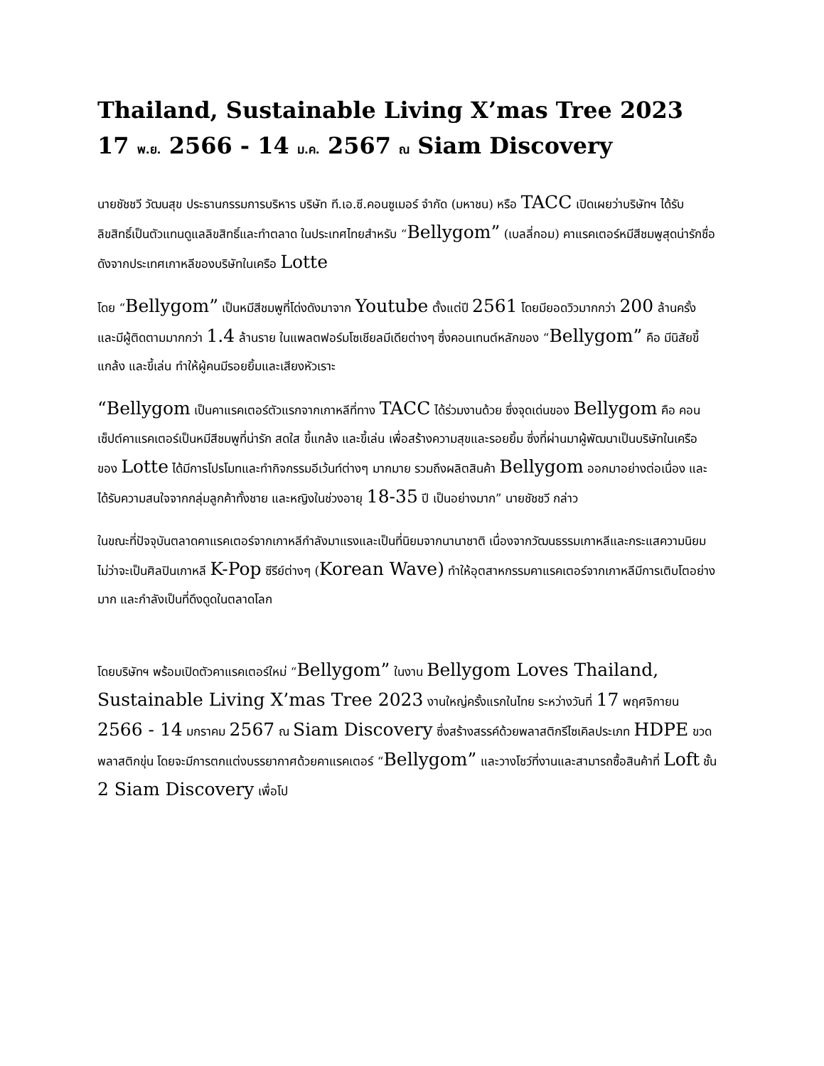Thailand, Sustainable Living X’mas Tree 2023 17 พ.ย. 2566 - 14 ม.ค. 2567 ณ Siam Discovery
นายชัชชวี วัฒนสุข ประธานกรรมการบริหาร บริษัท ที.เอ.ซี.คอนซูเมอร์ จำกัด (มหาชน) หรือ TACC เปิดเผยว่าบริษัทฯ ได้รับลิขสิทธิ์เป็นตัวแทนดูแลลิขสิทธิ์และทำตลาด ในประเทศไทยสำหรับ “Bellygom” (เบลลี่กอม) คาแรคเตอร์หมีสีชมพูสุดน่ารักชื่อดังจากประเทศเกาหลีของบริษัทในเครือ Lotte
โดย “Bellygom” เป็นหมีสีชมพูที่โด่งดังมาจาก Youtube ตั้งแต่ปี 2561 โดยมียอดวิวมากกว่า 200 ล้านครั้ง และมีผู้ติดตามมากกว่า 1.4 ล้านราย ในแพลตฟอร์มโซเชียลมีเดียต่างๆ ซึ่งคอนเทนต์หลักของ “Bellygom” คือ มีนิสัยขี้แกล้ง และขี้เล่น ทำให้ผู้คนมีรอยยิ้มและเสียงหัวเราะ
“Bellygom เป็นคาแรคเตอร์ตัวแรกจากเกาหลีที่ทาง TACC ได้ร่วมงานด้วย ซึ่งจุดเด่นของ Bellygom คือ คอนเซ็ปต์คาแรคเตอร์เป็นหมีสีชมพูที่น่ารัก สดใส ขี้แกล้ง และขี้เล่น เพื่อสร้างความสุขและรอยยิ้ม ซึ่งที่ผ่านมาผู้พัฒนาเป็นบริษัทในเครือของ Lotte ได้มีการโปรโมทและทำกิจกรรมอีเว้นท์ต่างๆ มากมาย รวมถึงผลิตสินค้า Bellygom ออกมาอย่างต่อเนื่อง และได้รับความสนใจจากกลุ่มลูกค้าทั้งชาย และหญิงในช่วงอายุ 18-35 ปี เป็นอย่างมาก” นายชัชชวี กล่าว
ในขณะที่ปัจจุบันตลาดคาแรคเตอร์จากเกาหลีกำลังมาแรงและเป็นที่นิยมจากนานาชาติ เนื่องจากวัฒนธรรมเกาหลีและกระแสความนิยม ไม่ว่าจะเป็นศิลปินเกาหลี K-Pop ซีรีย์ต่างๆ (Korean Wave) ทำให้อุตสาหกรรมคาแรคเตอร์จากเกาหลีมีการเติบโตอย่างมาก และกำลังเป็นที่ดึงดูดในตลาดโลก
โดยบริษัทฯ พร้อมเปิดตัวคาแรคเตอร์ใหม่ “Bellygom” ในงาน Bellygom Loves Thailand, Sustainable Living X’mas Tree 2023 งานใหญ่ครั้งแรกในไทย ระหว่างวันที่ 17 พฤศจิกายน 2566 - 14 มกราคม 2567 ณ Siam Discovery ซึ่งสร้างสรรค์ด้วยพลาสติกรีไซเคิลประเภท HDPE ขวดพลาสติกขุ่น โดยจะมีการตกแต่งบรรยากาศด้วยคาแรคเตอร์ “Bellygom” และวางโชว์ที่งานและสามารถซื้อสินค้าที่ Loft ชั้น 2 Siam Discovery เพื่อโป